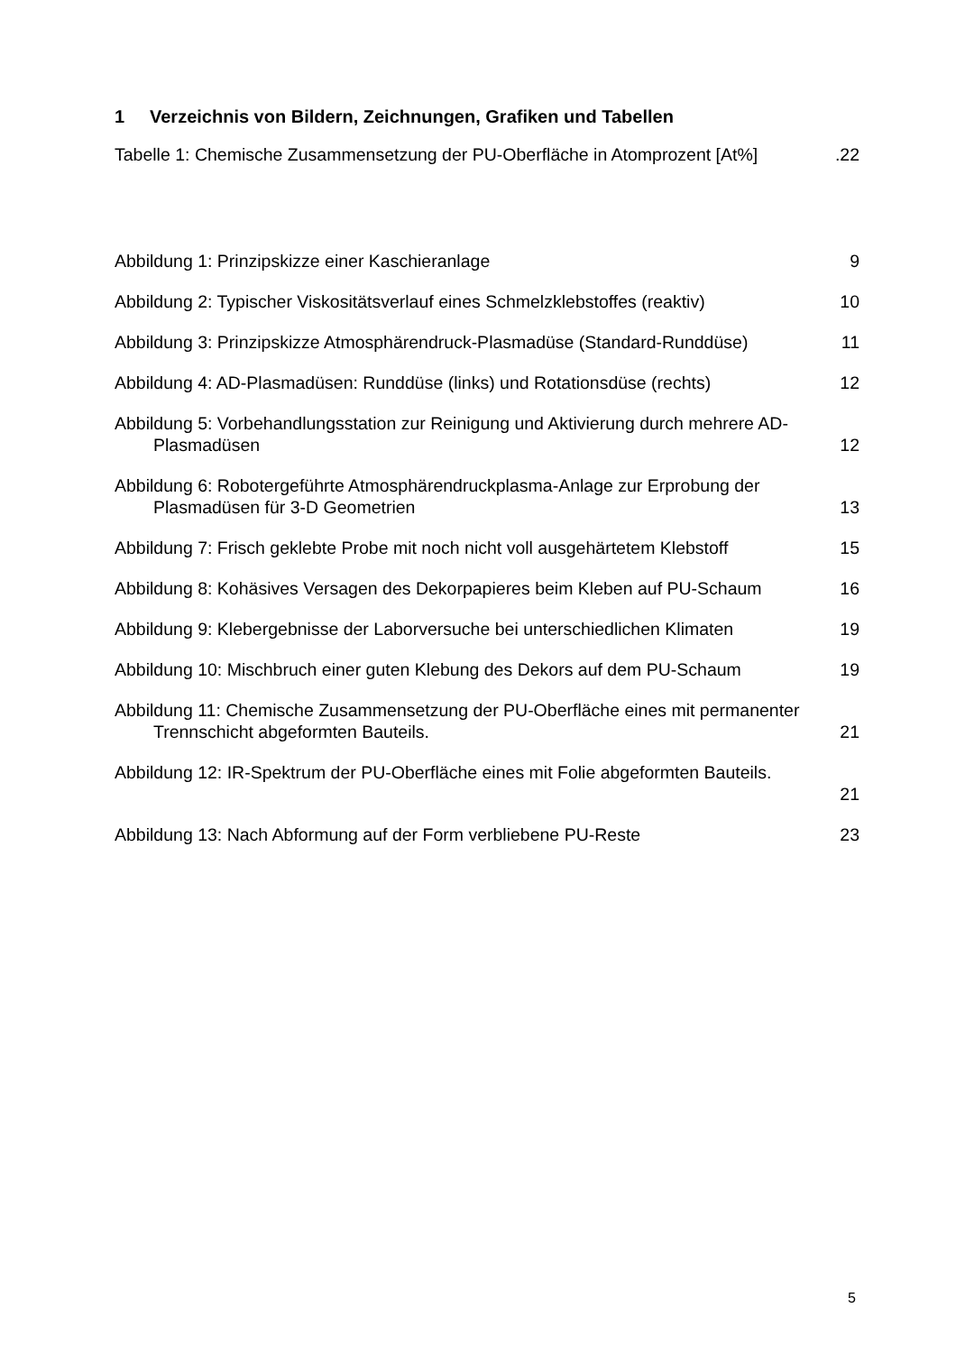1 Verzeichnis von Bildern, Zeichnungen, Grafiken und Tabellen
Tabelle 1: Chemische Zusammensetzung der PU-Oberfläche in Atomprozent [At%]
.22
Abbildung 1: Prinzipskizze einer Kaschieranlage
9
Abbildung 2: Typischer Viskositätsverlauf eines Schmelzklebstoffes (reaktiv)
10
Abbildung 3: Prinzipskizze Atmosphärendruck-Plasmadüse (Standard-Runddüse)
11
Abbildung 4: AD-Plasmadüsen: Runddüse (links) und Rotationsdüse (rechts)
12
Abbildung 5: Vorbehandlungsstation zur Reinigung und Aktivierung durch mehrere AD-Plasmadüsen
12
Abbildung 6: Robotergeführte Atmosphärendruckplasma-Anlage zur Erprobung der Plasmadüsen für 3-D Geometrien
13
Abbildung 7: Frisch geklebte Probe mit noch nicht voll ausgehärtetem Klebstoff
15
Abbildung 8: Kohäsives Versagen des Dekorpapieres beim Kleben auf PU-Schaum
16
Abbildung 9: Klebergebnisse der Laborversuche bei unterschiedlichen Klimaten
19
Abbildung 10: Mischbruch einer guten Klebung des Dekors auf dem PU-Schaum
19
Abbildung 11: Chemische Zusammensetzung der PU-Oberfläche eines mit permanenter Trennschicht abgeformten Bauteils.
21
Abbildung 12: IR-Spektrum der PU-Oberfläche eines mit Folie abgeformten Bauteils.
21
Abbildung 13: Nach Abformung auf der Form verbliebene PU-Reste
23
5